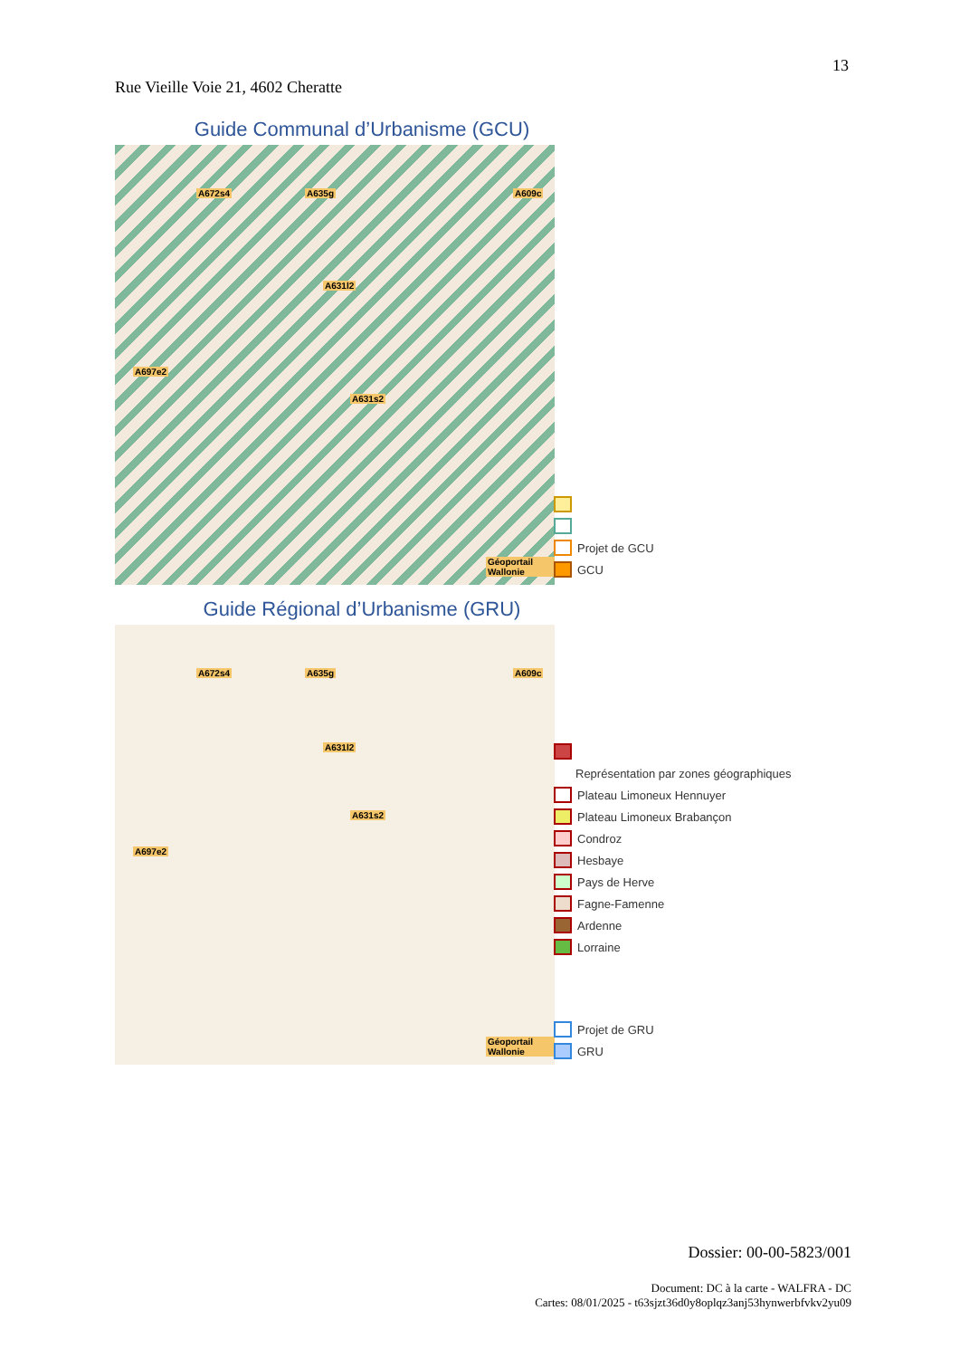13
Rue Vieille Voie 21, 4602 Cheratte
Guide Communal d’Urbanisme (GCU)
A672s4 A635g A609c
A631l2
A631s2
A697e2
Géoportail Wallonie
Projet de GCU
GCU
Guide Régional d’Urbanisme (GRU)
A672s4 A635g A609c
A631l2
A631s2
A697e2
Géoportail Wallonie
Représentation par zones géographiques
Plateau Limoneux Hennuyer
Plateau Limoneux Brabançon
Condroz
Hesbaye
Pays de Herve
Fagne-Famenne
Ardenne
Lorraine
Projet de GRU
GRU
Dossier: 00-00-5823/001
Document: DC à la carte - WALFRA - DC
Cartes: 08/01/2025 - t63sjzt36d0y8oplqz3anj53hynwerbfvkv2yu09